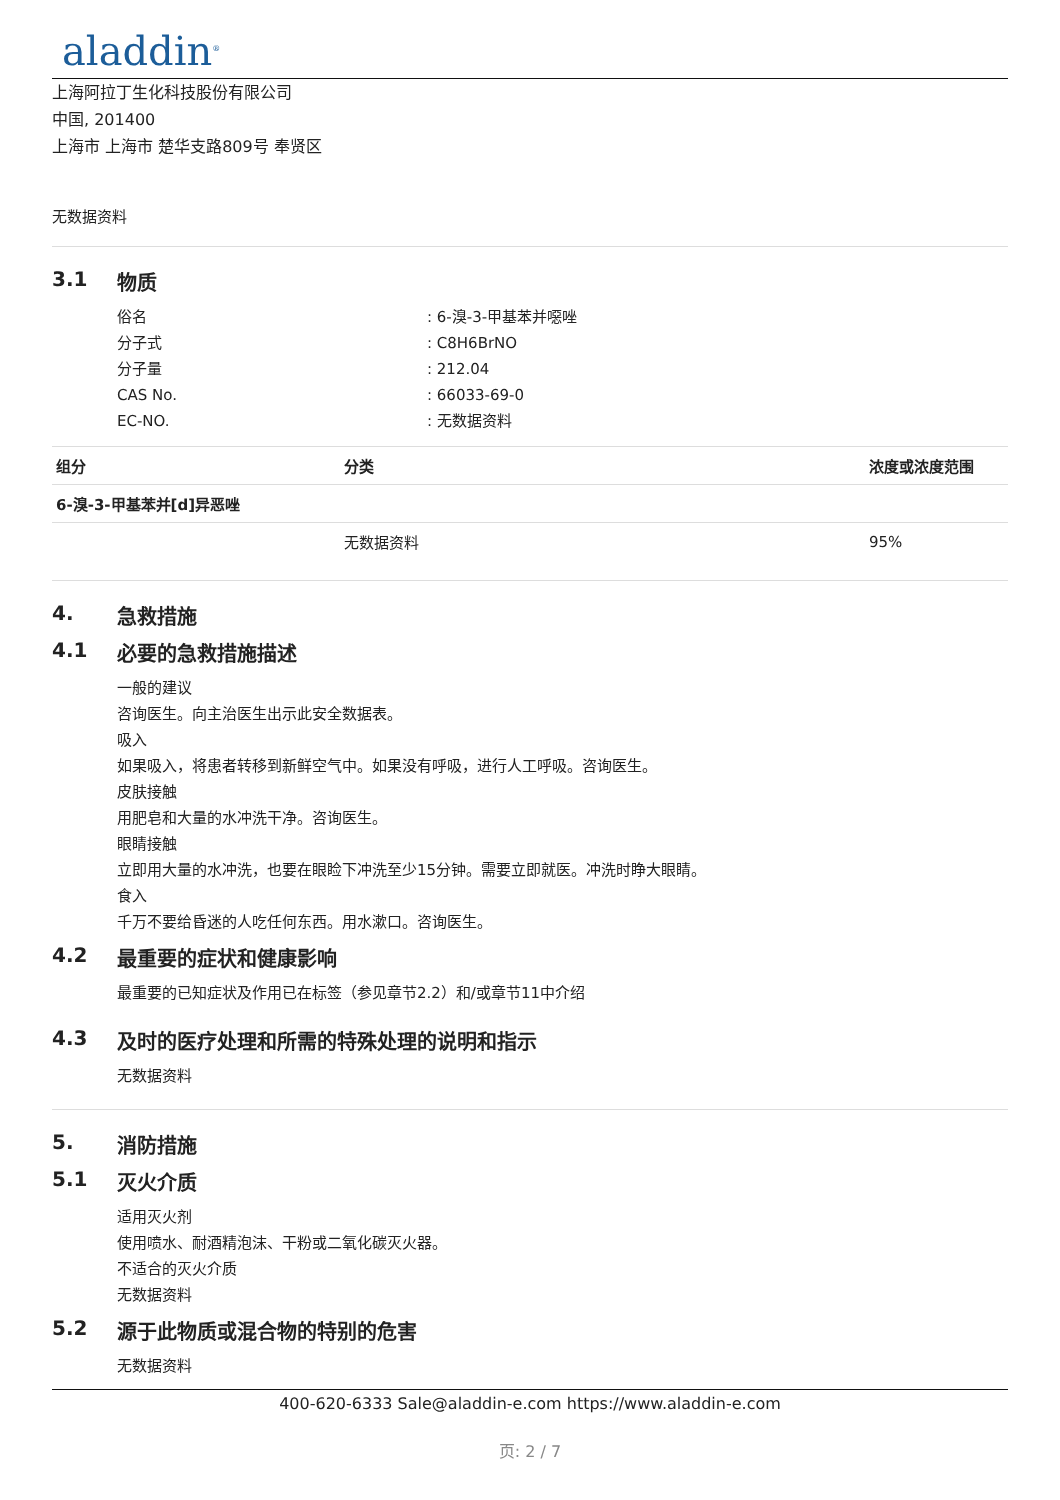aladdin<sup>®</sup>
上海阿拉丁生化科技股份有限公司
中国, 201400
上海市 上海市 楚华支路809号 奉贤区
无数据资料
3.1 物质
俗名: 6-溴-3-甲基苯并噁唑
分子式: C8H6BrNO
分子量: 212.04
CAS No.: 66033-69-0
EC-NO.: 无数据资料
| 组分 | 分类 | 浓度或浓度范围 |
| --- | --- | --- |
| 6-溴-3-甲基苯并[d]异恶唑 | | |
| | 无数据资料 | 95% |
4. 急救措施
4.1 必要的急救措施描述
一般的建议
咨询医生。向主治医生出示此安全数据表。
吸入
如果吸入，将患者转移到新鲜空气中。如果没有呼吸，进行人工呼吸。咨询医生。
皮肤接触
用肥皂和大量的水冲洗干净。咨询医生。
眼睛接触
立即用大量的水冲洗，也要在眼睑下冲洗至少15分钟。需要立即就医。冲洗时睁大眼睛。
食入
千万不要给昏迷的人吃任何东西。用水漱口。咨询医生。
4.2 最重要的症状和健康影响
最重要的已知症状及作用已在标签（参见章节2.2）和/或章节11中介绍
4.3 及时的医疗处理和所需的特殊处理的说明和指示
无数据资料
5. 消防措施
5.1 灭火介质
适用灭火剂
使用喷水、耐酒精泡沫、干粉或二氧化碳灭火器。
不适合的灭火介质
无数据资料
5.2 源于此物质或混合物的特别的危害
无数据资料
400-620-6333 Sale@aladdin-e.com https://www.aladdin-e.com
页: 2 / 7